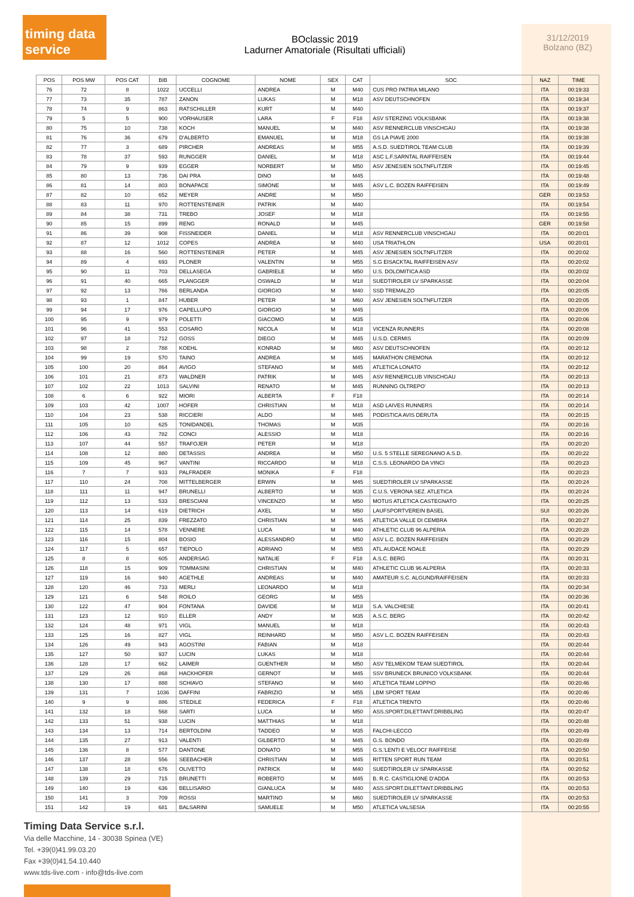timing data service
BOclassic 2019
Ladurner Amatoriale (Risultati ufficiali)
31/12/2019
Bolzano (BZ)
| POS | POS MW | POS CAT | BIB | COGNOME | NOME | SEX | CAT | SOC | NAZ | TIME |
| --- | --- | --- | --- | --- | --- | --- | --- | --- | --- | --- |
| 76 | 72 | 8 | 1022 | UCCELLI | ANDREA | M | M40 | CUS PRO PATRIA MILANO | ITA | 00:19:33 |
| 77 | 73 | 35 | 787 | ZANON | LUKAS | M | M18 | ASV DEUTSCHNOFEN | ITA | 00:19:34 |
| 78 | 74 | 9 | 863 | RATSCHILLER | KURT | M | M40 | | ITA | 00:19:37 |
| 79 | 5 | 5 | 900 | VORHAUSER | LARA | F | F18 | ASV STERZING VOLKSBANK | ITA | 00:19:38 |
| 80 | 75 | 10 | 738 | KOCH | MANUEL | M | M40 | ASV RENNERCLUB VINSCHGAU | ITA | 00:19:38 |
| 81 | 76 | 36 | 679 | D'ALBERTO | EMANUEL | M | M18 | GS LA PIAVE 2000 | ITA | 00:19:38 |
| 82 | 77 | 3 | 689 | PIRCHER | ANDREAS | M | M55 | A.S.D. SUEDTIROL TEAM CLUB | ITA | 00:19:39 |
| 83 | 78 | 37 | 593 | RUNGGER | DANIEL | M | M18 | ASC L.F.SARNTAL RAIFFEISEN | ITA | 00:19:44 |
| 84 | 79 | 9 | 939 | EGGER | NORBERT | M | M50 | ASV JENESIEN SOLTNFLITZER | ITA | 00:19:45 |
| 85 | 80 | 13 | 736 | DAI PRA | DINO | M | M45 | | ITA | 00:19:48 |
| 86 | 81 | 14 | 803 | BONAPACE | SIMONE | M | M45 | ASV L.C. BOZEN RAIFFEISEN | ITA | 00:19:49 |
| 87 | 82 | 10 | 652 | MEYER | ANDRE | M | M50 | | GER | 00:19:53 |
| 88 | 83 | 11 | 970 | ROTTENSTEINER | PATRIK | M | M40 | | ITA | 00:19:54 |
| 89 | 84 | 38 | 731 | TREBO | JOSEF | M | M18 | | ITA | 00:19:55 |
| 90 | 85 | 15 | 899 | RENG | RONALD | M | M45 | | GER | 00:19:58 |
| 91 | 86 | 39 | 908 | FISSNEIDER | DANIEL | M | M18 | ASV RENNERCLUB VINSCHGAU | ITA | 00:20:01 |
| 92 | 87 | 12 | 1012 | COPES | ANDREA | M | M40 | USA TRIATHLON | USA | 00:20:01 |
| 93 | 88 | 16 | 560 | ROTTENSTEINER | PETER | M | M45 | ASV JENESIEN SOLTNFLITZER | ITA | 00:20:02 |
| 94 | 89 | 4 | 693 | PLONER | VALENTIN | M | M55 | S.G EISACKTAL RAIFFEISEN ASV | ITA | 00:20:02 |
| 95 | 90 | 11 | 703 | DELLASEGA | GABRIELE | M | M50 | U.S. DOLOMITICA ASD | ITA | 00:20:02 |
| 96 | 91 | 40 | 665 | PLANGGER | OSWALD | M | M18 | SUEDTIROLER LV SPARKASSE | ITA | 00:20:04 |
| 97 | 92 | 13 | 766 | BERLANDA | GIORGIO | M | M40 | SSD TREMALZO | ITA | 00:20:05 |
| 98 | 93 | 1 | 847 | HUBER | PETER | M | M60 | ASV JENESIEN SOLTNFLITZER | ITA | 00:20:05 |
| 99 | 94 | 17 | 976 | CAPELLUPO | GIORGIO | M | M45 | | ITA | 00:20:06 |
| 100 | 95 | 9 | 979 | POLETTI | GIACOMO | M | M35 | | ITA | 00:20:06 |
| 101 | 96 | 41 | 553 | COSARO | NICOLA | M | M18 | VICENZA RUNNERS | ITA | 00:20:08 |
| 102 | 97 | 18 | 712 | GOSS | DIEGO | M | M45 | U.S.D. CERMIS | ITA | 00:20:09 |
| 103 | 98 | 2 | 788 | KOEHL | KONRAD | M | M60 | ASV DEUTSCHNOFEN | ITA | 00:20:12 |
| 104 | 99 | 19 | 570 | TAINO | ANDREA | M | M45 | MARATHON CREMONA | ITA | 00:20:12 |
| 105 | 100 | 20 | 864 | AVIGO | STEFANO | M | M45 | ATLETICA LONATO | ITA | 00:20:12 |
| 106 | 101 | 21 | 873 | WALDNER | PATRIK | M | M45 | ASV RENNERCLUB VINSCHGAU | ITA | 00:20:13 |
| 107 | 102 | 22 | 1013 | SALVINI | RENATO | M | M45 | RUNNING OLTREPO' | ITA | 00:20:13 |
| 108 | 6 | 6 | 922 | MIORI | ALBERTA | F | F18 | | ITA | 00:20:14 |
| 109 | 103 | 42 | 1007 | HOFER | CHRISTIAN | M | M18 | ASD LAIVES RUNNERS | ITA | 00:20:14 |
| 110 | 104 | 23 | 538 | RICCIERI | ALDO | M | M45 | PODISTICA AVIS DERUTA | ITA | 00:20:15 |
| 111 | 105 | 10 | 625 | TONIDANDEL | THOMAS | M | M35 | | ITA | 00:20:16 |
| 112 | 106 | 43 | 782 | CONCI | ALESSIO | M | M18 | | ITA | 00:20:16 |
| 113 | 107 | 44 | 557 | TRAFOJER | PETER | M | M18 | | ITA | 00:20:20 |
| 114 | 108 | 12 | 880 | DETASSIS | ANDREA | M | M50 | U.S. 5 STELLE SEREGNANO A.S.D. | ITA | 00:20:22 |
| 115 | 109 | 45 | 967 | VANTINI | RICCARDO | M | M18 | C.S.S. LEONARDO DA VINCI | ITA | 00:20:23 |
| 116 | 7 | 7 | 933 | PALFRADER | MONIKA | F | F18 | | ITA | 00:20:23 |
| 117 | 110 | 24 | 708 | MITTELBERGER | ERWIN | M | M45 | SUEDTIROLER LV SPARKASSE | ITA | 00:20:24 |
| 118 | 111 | 11 | 947 | BRUNELLI | ALBERTO | M | M35 | C.U.S. VERONA SEZ. ATLETICA | ITA | 00:20:24 |
| 119 | 112 | 13 | 533 | BRESCIANI | VINCENZO | M | M50 | MOTUS ATLETICA CASTEGNATO | ITA | 00:20:25 |
| 120 | 113 | 14 | 619 | DIETRICH | AXEL | M | M50 | LAUFSPORTVEREIN BASEL | SUI | 00:20:26 |
| 121 | 114 | 25 | 839 | FREZZATO | CHRISTIAN | M | M45 | ATLETICA VALLE DI CEMBRA | ITA | 00:20:27 |
| 122 | 115 | 14 | 578 | VENNERE | LUCA | M | M40 | ATHLETIC CLUB 96 ALPERIA | ITA | 00:20:28 |
| 123 | 116 | 15 | 804 | BOSIO | ALESSANDRO | M | M50 | ASV L.C. BOZEN RAIFFEISEN | ITA | 00:20:29 |
| 124 | 117 | 5 | 657 | TIEPOLO | ADRIANO | M | M55 | ATL.AUDACE NOALE | ITA | 00:20:29 |
| 125 | 8 | 8 | 605 | ANDERSAG | NATALIE | F | F18 | A.S.C. BERG | ITA | 00:20:31 |
| 126 | 118 | 15 | 909 | TOMMASINI | CHRISTIAN | M | M40 | ATHLETIC CLUB 96 ALPERIA | ITA | 00:20:33 |
| 127 | 119 | 16 | 940 | AGETHLE | ANDREAS | M | M40 | AMATEUR S.C. ALGUND/RAIFFEISEN | ITA | 00:20:33 |
| 128 | 120 | 46 | 733 | MERLI | LEONARDO | M | M18 | | ITA | 00:20:34 |
| 129 | 121 | 6 | 548 | ROILO | GEORG | M | M55 | | ITA | 00:20:36 |
| 130 | 122 | 47 | 904 | FONTANA | DAVIDE | M | M18 | S.A. VALCHIESE | ITA | 00:20:41 |
| 131 | 123 | 12 | 910 | ELLER | ANDY | M | M35 | A.S.C. BERG | ITA | 00:20:42 |
| 132 | 124 | 48 | 971 | VIGL | MANUEL | M | M18 | | ITA | 00:20:43 |
| 133 | 125 | 16 | 827 | VIGL | REINHARD | M | M50 | ASV L.C. BOZEN RAIFFEISEN | ITA | 00:20:43 |
| 134 | 126 | 49 | 943 | AGOSTINI | FABIAN | M | M18 | | ITA | 00:20:44 |
| 135 | 127 | 50 | 937 | LUCIN | LUKAS | M | M18 | | ITA | 00:20:44 |
| 136 | 128 | 17 | 662 | LAIMER | GUENTHER | M | M50 | ASV TELMEKOM TEAM SUEDTIROL | ITA | 00:20:44 |
| 137 | 129 | 26 | 868 | HACKHOFER | GERNOT | M | M45 | SSV BRUNECK BRUNICO VOLKSBANK | ITA | 00:20:44 |
| 138 | 130 | 17 | 888 | SCHIAVO | STEFANO | M | M40 | ATLETICA TEAM LOPPIO | ITA | 00:20:46 |
| 139 | 131 | 7 | 1036 | DAFFINI | FABRIZIO | M | M55 | LBM SPORT TEAM | ITA | 00:20:46 |
| 140 | 9 | 9 | 886 | STEDILE | FEDERICA | F | F18 | ATLETICA TRENTO | ITA | 00:20:46 |
| 141 | 132 | 18 | 568 | SARTI | LUCA | M | M50 | ASS.SPORT.DILETTANT.DRIBBLING | ITA | 00:20:47 |
| 142 | 133 | 51 | 938 | LUCIN | MATTHIAS | M | M18 | | ITA | 00:20:48 |
| 143 | 134 | 13 | 714 | BERTOLDINI | TADDEO | M | M35 | FALCHI-LECCO | ITA | 00:20:49 |
| 144 | 135 | 27 | 913 | VALENTI | GILBERTO | M | M45 | G.S. BONDO | ITA | 00:20:49 |
| 145 | 136 | 8 | 577 | DANTONE | DONATO | M | M55 | G.S.'LENTI E VELOCI' RAIFFEISE | ITA | 00:20:50 |
| 146 | 137 | 28 | 556 | SEEBACHER | CHRISTIAN | M | M45 | RITTEN SPORT RUN TEAM | ITA | 00:20:51 |
| 147 | 138 | 18 | 676 | OLIVETTO | PATRICK | M | M40 | SUEDTIROLER LV SPARKASSE | ITA | 00:20:52 |
| 148 | 139 | 29 | 715 | BRUNETTI | ROBERTO | M | M45 | B. R.C. CASTIGLIONE D'ADDA | ITA | 00:20:53 |
| 149 | 140 | 19 | 636 | BELLISARIO | GIANLUCA | M | M40 | ASS.SPORT.DILETTANT.DRIBBLING | ITA | 00:20:53 |
| 150 | 141 | 3 | 709 | ROSSI | MARTINO | M | M60 | SUEDTIROLER LV SPARKASSE | ITA | 00:20:53 |
| 151 | 142 | 19 | 681 | BALSARINI | SAMUELE | M | M50 | ATLETICA VALSESIA | ITA | 00:20:55 |
Timing Data Service s.r.l.
Via delle Macchine, 14 - 30038 Spinea (VE)
Tel. +39(0)41.99.03.20
Fax +39(0)41.54.10.440
www.tds-live.com - info@tds-live.com